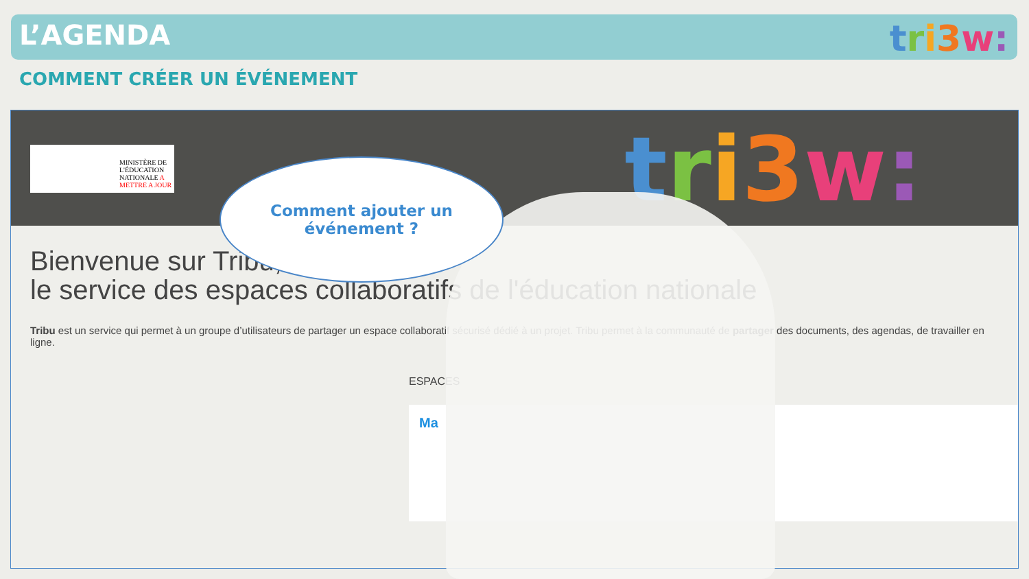L’AGENDA tri 3 w:
COMMENT CRÉER UN ÉVÉNEMENT
MINISTÈRE DE L'ÉDUCATION NATIONALE A METTRE A JOUR
tri 3 w:
Bienvenue sur Tribu,
le service des espaces collaboratifs de l'éducation nationale
Tribu est un service qui permet à un groupe d’utilisateurs de partager un espace collaboratif sécurisé dédié à un projet. Tribu permet à la communauté de partager des documents, des agendas, de travailler en ligne.
ESPACES
Ma
Comment ajouter un
événement ?